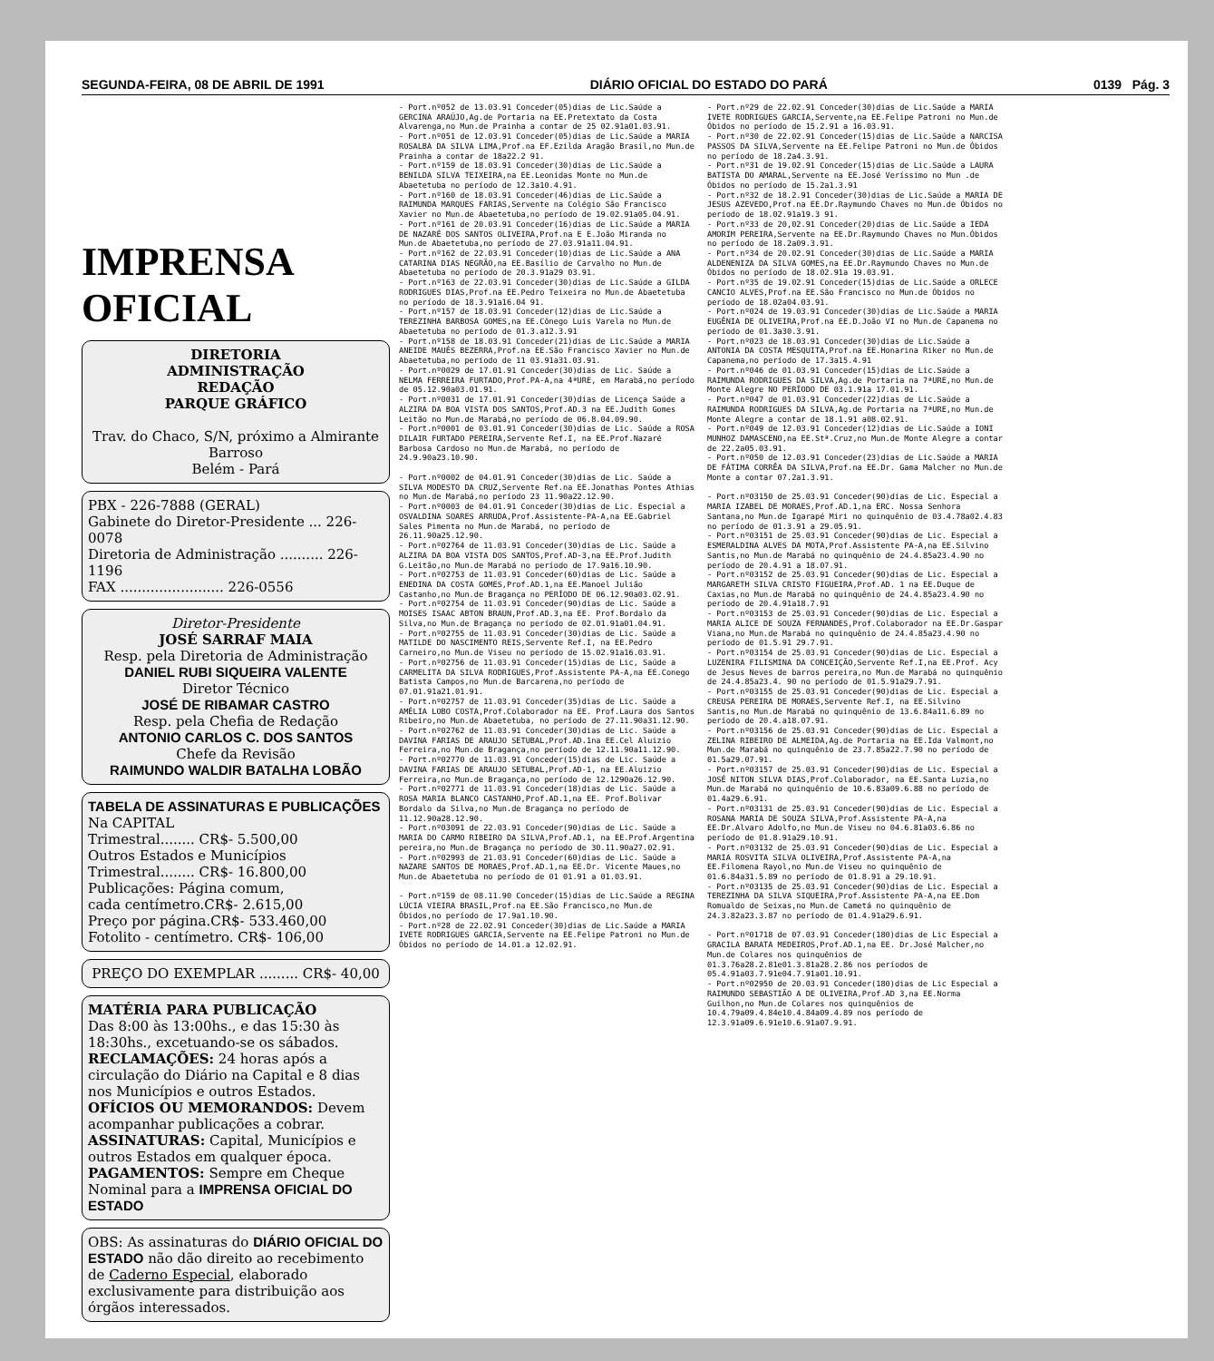SEGUNDA-FEIRA, 08 DE ABRIL DE 1991 DIÁRIO OFICIAL DO ESTADO DO PARÁ 0139 Pág. 3
IMPRENSA OFICIAL
DIRETORIA
ADMINISTRAÇÃO
REDAÇÃO
PARQUE GRÁFICO
Trav. do Chaco, S/N, próximo a Almirante Barroso
Belém - Pará
PBX - 226-7888 (GERAL)
Gabinete do Diretor-Presidente ... 226-0078
Diretoria de Administração .......... 226-1196
FAX ........................ 226-0556
Diretor-Presidente
JOSÉ SARRAF MAIA
Resp. pela Diretoria de Administração
DANIEL RUBI SIQUEIRA VALENTE
Diretor Técnico
JOSÉ DE RIBAMAR CASTRO
Resp. pela Chefia de Redação
ANTONIO CARLOS C. DOS SANTOS
Chefe da Revisão
RAIMUNDO WALDIR BATALHA LOBÃO
TABELA DE ASSINATURAS E PUBLICAÇÕES
Na CAPITAL
Trimestral........ CR$- 5.500,00
Outros Estados e Municípios
Trimestral........ CR$- 16.800,00
Publicações: Página comum,
cada centímetro.CR$- 2.615,00
Preço por página.CR$- 533.460,00
Fotolito - centímetro. CR$- 106,00
PREÇO DO EXEMPLAR ......... CR$- 40,00
MATÉRIA PARA PUBLICAÇÃO
Das 8:00 às 13:00hs., e das 15:30 às 18:30hs., excetuando-se os sábados.
RECLAMAÇÕES: 24 horas após a circulação do Diário na Capital e 8 dias nos Municípios e outros Estados.
OFÍCIOS OU MEMORANDOS: Devem acompanhar publicações a cobrar.
ASSINATURAS: Capital, Municípios e outros Estados em qualquer época.
PAGAMENTOS: Sempre em Cheque Nominal para a IMPRENSA OFICIAL DO ESTADO
OBS: As assinaturas do DIÁRIO OFICIAL DO ESTADO não dão direito ao recebimento de Caderno Especial, elaborado exclusivamente para distribuição aos órgãos interessados.
- Port.nº052 de 13.03.91 Conceder(05)dias de Lic.Saúde a GERCINA ARAÚJO,Ag.de Portaria na EE.Pretextato da Costa Alvarenga,no Mun.de Prainha a contar de 25 02.91a01.03.91.
- Port.nº051 de 12.03.91 Conceder(05)dias de Lic.Saúde a MARIA ROSALBA DA SILVA LIMA,Prof.na EF.Ezilda Aragão Brasil,no Mun.de Prainha a contar de 18a22.2 91.
- Port.nº159 de 18.03.91 Conceder(30)dias de Lic.Saúde a BENILDA SILVA TEIXEIRA,na EE.Leonidas Monte no Mun.de Abaetetuba no período de 12.3a10.4.91.
- Port.nº160 de 18.03.91 Conceder(46)dias de Lic.Saúde a RAIMUNDA MARQUES FARIAS,Servente na Colégio São Francisco Xavier no Mun.de Abaetetuba,no período de 19.02.91a05.04.91.
- Port.nº161 de 20.03.91 Conceder(16)dias de Lic.Saúde a MARIA DE NAZARÉ DOS SANTOS OLIVEIRA,Prof.na E E.João Miranda no Mun.de Abaetetuba,no período de 27.03.91a11.04.91.
- Port.nº162 de 22.03.91 Conceder(10)dias de Lic.Saúde a ANA CATARINA DIAS NEGRÃO,na EE.Basílio de Carvalho no Mun.de Abaetetuba no período de 20.3.91a29 03.91.
- Port.nº163 de 22.03.91 Conceder(30)dias de Lic.Saúde a GILDA RODRIGUES DIAS,Prof.na EE.Pedro Teixeira no Mun.de Abaetetuba no período de 18.3.91a16.04 91.
- Port.nº157 de 18.03.91 Conceder(12)dias de Lic.Saúde a TEREZINHA BARBOSA GOMES,na EE.Cônego Luis Varela no Mun.de Abaetetuba no período de 01.3.a12.3.91
- Port.nº158 de 18.03.91 Conceder(21)dias de Lic.Saúde a MARIA ANEIDE MAUÉS BEZERRA,Prof.na EE.São Francisco Xavier no Mun.de Abaetetuba,no período de 11 03.91a31.03.91.
- Port.nº0029 de 17.01.91 Conceder(30)dias de Lic. Saúde a NELMA FERREIRA FURTADO,Prof.PA-A,na 4ªURE, em Marabá,no período de 05.12.90a03.01.91.
- Port.nº0031 de 17.01.91 Conceder(30)dias de Licença Saúde a ALZIRA DA BOA VISTA DOS SANTOS,Prof.AD.3 na EE.Judith Gomes Leitão no Mun.de Marabá,no período de 06.8.04.09.90.
- Port.nº0001 de 03.01.91 Conceder(30)dias de Lic. Saúde a ROSA DILAIR FURTADO PEREIRA,Servente Ref.I, na EE.Prof.Nazaré Barbosa Cardoso no Mun.de Marabá, no período de 24.9.90a23.10.90.
- Port.nº0002 de 04.01.91 Conceder(30)dias de Lic. Saúde a SILVA MODESTO DA CRUZ,Servente Ref.na EE.Jonathas Pontes Athias no Mun.de Marabá,no período 23 11.90a22.12.90.
- Port.nº0003 de 04.01.91 Conceder(30)dias de Lic. Especial a OSVALDINA SOARES ARRUDA,Prof.Assistente-PA-A,na EE.Gabriel Sales Pimenta no Mun.de Marabá, no período de 26.11.90a25.12.90.
- Port.nº02764 de 11.03.91 Conceder(30)dias de Lic. Saúde a ALZIRA DA BOA VISTA DOS SANTOS,Prof.AD-3,na EE.Prof.Judith G.Leitão,no Mun.de Marabá no período de 17.9a16.10.90.
- Port.nº02753 de 11.03.91 Conceder(60)dias de Lic. Saúde a ENEDINA DA COSTA GOMES,Prof.AD.1,na EE.Manoel Julião Castanho,no Mun.de Bragança no PERÍODO DE 06.12.90a03.02.91.
- Port.nº02754 de 11.03.91 Conceder(90)dias de Lic. Saúde a MOISES ISAAC ABTON BRAUN,Prof.AD.3,na EE. Prof.Bordalo da Silva,no Mun.de Bragança no período de 02.01.91a01.04.91.
- Port.nº02755 de 11.03.91 Conceder(30)dias de Lic. Saúde a MATILDE DO NASCIMENTO REIS,Servente Ref.I, na EE.Pedro Carneiro,no Mun.de Viseu no período de 15.02.91a16.03.91.
- Port.nº02756 de 11.03.91 Conceder(15)dias de Lic, Saúde a CARMELITA DA SILVA RODRIGUES,Prof.Assistente PA-A,na EE.Conego Batista Campos,no Mun.de Barcarena,no período de 07.01.91a21.01.91.
- Port.nº02757 de 11.03.91 Conceder(35)dias de Lic. Saúde a AMÉLIA LOBO COSTA,Prof.Colaborador na EE. Prof.Laura dos Santos Ribeiro,no Mun.de Abaetetuba, no período de 27.11.90a31.12.90.
- Port.nº02762 de 11.03.91 Conceder(30)dias de Lic. Saúde a DAVINA FARIAS DE ARAUJO SETUBAL,Prof.AD.1na EE.Cel Aluizio Ferreira,no Mun.de Bragança,no período de 12.11.90a11.12.90.
- Port.nº02770 de 11.03.91 Conceder(15)dias de Lic. Saúde a DAVINA FARIAS DE ARAUJO SETUBAL,Prof.AD-1, na EE.Aluizio Ferreira,no Mun.de Bragança,no período de 12.1290a26.12.90.
- Port.nº02771 de 11.03.91 Conceder(18)dias de Lic. Saúde a ROSA MARIA BLANCO CASTANHO,Prof.AD.1,na EE. Prof.Bolivar Bordalo da Silva,no Mun.de Bragança no período de 11.12.90a28.12.90.
- Port.nº03091 de 22.03.91 Conceder(90)dias de Lic. Saúde a MARIA DO CARMO RIBEIRO DA SILVA,Prof.AD.1, na EE.Prof.Argentina pereira,no Mun.de Bragança no período de 30.11.90a27.02.91.
- Port.nº02993 de 21.03.91 Conceder(60)dias de Lic. Saúde a NAZARE SANTOS DE MORAES,Prof.AD.1,na EE.Dr. Vicente Maues,no Mun.de Abaetetuba no período de 01 01.91 a 01.03.91.
- Port.nº159 de 08.11.90 Conceder(15)dias de Lic.Saúde a REGINA LÚCIA VIEIRA BRASIL,Prof.na EE.São Francisco,no Mun.de Óbidos,no período de 17.9a1.10.90.
- Port.nº28 de 22.02.91 Conceder(30)dias de Lic.Saúde a MARIA IVETE RODRIGUES GARCIA,Servente na EE.Felipe Patroni no Mun.de Óbidos no período de 14.01.a 12.02.91.
- Port.nº29 de 22.02.91 Conceder(30)dias de Lic.Saúde a MARIA IVETE RODRIGUES GARCIA,Servente,na EE.Felipe Patroni no Mun.de Óbidos no período de 15.2.91 a 16.03.91.
- Port.nº30 de 22.02.91 Conceder(15)dias de Lic.Saúde a NARCISA PASSOS DA SILVA,Servente na EE.Felipe Patroni no Mun.de Óbidos no período de 18.2a4.3.91.
- Port.nº31 de 19.02.91 Conceder(15)dias de Lic.Saúde a LAURA BATISTA DO AMARAL,Servente na EE.José Veríssimo no Mun .de Óbidos no período de 15.2a1.3.91
- Port.nº32 de 18.2.91 Conceder(30)dias de Lic.Saúde a MARIA DE JESUS AZEVEDO,Prof.na EE.Dr.Raymundo Chaves no Mun.de Óbidos no período de 18.02.91a19.3 91.
- Port.nº33 de 20,02.91 Conceder(20)dias de Lic.Saúde a IEDA AMORIM PEREIRA,Servente na EE.Dr.Raymundo Chaves no Mun.Óbidos no período de 18.2a09.3.91.
- Port.nº34 de 20.02.91 Conceder(30)dias de Lic.Saúde a MARIA ALDENENIZA DA SILVA GOMES,na EE.Dr.Raymundo Chaves no Mun.de Óbidos no período de 18.02.91a 19.03.91.
- Port.nº35 de 19.02.91 Conceder(15)dias de Lic.Saúde a ORLECE CANCIO ALVES,Prof.na EE.São Francisco no Mun.de Óbidos no período de 18.02a04.03.91.
- Port.nº024 de 19.03.91 Conceder(30)dias de Lic.Saúde a MARIA EUGÊNIA DE OLIVEIRA,Prof.na EE.D.João VI no Mun.de Capanema no período de 01.3a30.3.91.
- Port.nº023 de 18.03.91 Conceder(30)dias de Lic.Saúde a ANTONIA DA COSTA MESQUITA,Prof.na EE.Honarina Riker no Mun.de Capanema,no período de 17.3a15.4.91
- Port.nº046 de 01.03.91 Conceder(15)dias de Lic.Saúde a RAIMUNDA RODRIGUES DA SILVA,Ag.de Portaria na 7ªURE,no Mun.de Monte Alegre NO PERÍODO DE 03.1.91a 17.01.91.
- Port.nº047 de 01.03.91 Conceder(22)dias de Lic.Saúde a RAIMUNDA RODRIGUES DA SILVA,Ag.de Portaria na 7ªURE,no Mun.de Monte Alegre a contar de 18.1.91 a08.02.91.
- Port.nº049 de 12.03.91 Conceder(12)dias de Lic.Saúde a IONI MUNHOZ DAMASCENO,na EE.Stª.Cruz,no Mun.de Monte Alegre a contar de 22.2a05.03.91.
- Port.nº050 de 12.03.91 Conceder(23)dias de Lic.Saúde a MARIA DE FÁTIMA CORRÊA DA SILVA,Prof.na EE.Dr. Gama Malcher no Mun.de Monte a contar 07.2a1.3.91.
- Port.nº03150 de 25.03.91 Conceder(90)dias de Lic. Especial a MARIA IZABEL DE MORAES,Prof.AD.1,na ERC. Nossa Senhora Santana,no Mun.de Igarapé Miri no quinquênio de 03.4.78a02.4.83 no período de 01.3.91 a 29.05.91.
- Port.nº03151 de 25.03.91 Conceder(90)dias de Lic. Especial a ESMERALDINA ALVES DA MOTA,Prof.Assistente PA-A,na EE.Silvino Santis,no Mun.de Marabá no quinquênio de 24.4.85a23.4.90 no período de 20.4.91 a 18.07.91.
- Port.nº03152 de 25.03.91 Conceder(90)dias de Lic. Especial a MARGARETH SILVA CRISTO FIGUEIRA,Prof.AD. 1 na EE.Duque de Caxias,no Mun.de Marabá no quinquênio de 24.4.85a23.4.90 no período de 20.4.91a18.7.91
- Port.nº03153 de 25.03.91 Conceder(90)dias de Lic. Especial a MARIA ALICE DE SOUZA FERNANDES,Prof.Colaborador na EE.Dr.Gaspar Viana,no Mun.de Marabá no quinquênio de 24.4.85a23.4.90 no período de 01.5.91 29.7.91.
- Port.nº03154 de 25.03.91 Conceder(90)dias de Lic. Especial a LUZENIRA FILISMINA DA CONCEIÇÃO,Servente Ref.I,na EE.Prof. Acy de Jesus Neves de barros pereira,no Mun.de Marabá no quinquênio de 24.4.85a23.4. 90 no período de 01.5.91a29.7.91.
- Port.nº03155 de 25.03.91 Conceder(90)dias de Lic. Especial a CREUSA PEREIRA DE MORAES,Servente Ref.I, na EE.Silvino Santis,no Mun.de Marabá no quinquênio de 13.6.84a11.6.89 no período de 20.4.a18.07.91.
- Port.nº03156 de 25.03.91 Conceder(90)dias de Lic. Especial a ZELINA RIBEIRO DE ALMEIDA,Ag.de Portaria na EE.Ida Valmont,no Mun.de Marabá no quinquênio de 23.7.85a22.7.90 no período de 01.5a29.07.91.
- Port.nº03157 de 25.03.91 Conceder(90)dias de Lic. Especial a JOSÉ NITON SILVA DIAS,Prof.Colaborador, na EE.Santa Luzia,no Mun.de Marabá no quinquênio de 10.6.83a09.6.88 no período de 01.4a29.6.91.
- Port.nº03131 de 25.03.91 Conceder(90)dias de Lic. Especial a ROSANA MARIA DE SOUZA SILVA,Prof.Assistente PA-A,na EE.Dr.Alvaro Adolfo,no Mun.de Viseu no 04.6.81a03.6.86 no período de 01.8.91a29.10.91.
- Port.nº03132 de 25.03.91 Conceder(90)dias de Lic. Especial a MARIA ROSVITA SILVA OLIVEIRA,Prof.Assistente PA-A,na EE.Filomena Rayol,no Mun.de Viseu no quinquênio de 01.6.84a31.5.89 no período de 01.8.91 a 29.10.91.
- Port.nº03135 de 25.03.91 Conceder(90)dias de Lic. Especial a TEREZINHA DA SILVA SIQUEIRA,Prof.Assistente PA-A,na EE.Dom Romualdo de Seixas,no Mun.de Cametá no quinquênio de 24.3.82a23.3.87 no período de 01.4.91a29.6.91.
- Port.nº01718 de 07.03.91 Conceder(180)dias de Lic Especial a GRACILA BARATA MEDEIROS,Prof.AD.1,na EE. Dr.José Malcher,no Mun.de Colares nos quinquênios de 01.3.76a28.2.81e01.3.81a28.2.86 nos períodos de 05.4.91a03.7.91e04.7.91a01.10.91.
- Port.nº02950 de 20.03.91 Conceder(180)dias de Lic Especial a RAIMUNDO SEBASTIÃO A DE OLIVEIRA,Prof.AD 3,na EE.Norma Guilhon,no Mun.de Colares nos quinquênios de 10.4.79a09.4.84e10.4.84a09.4.89 nos período de 12.3.91a09.6.91e10.6.91a07.9.91.